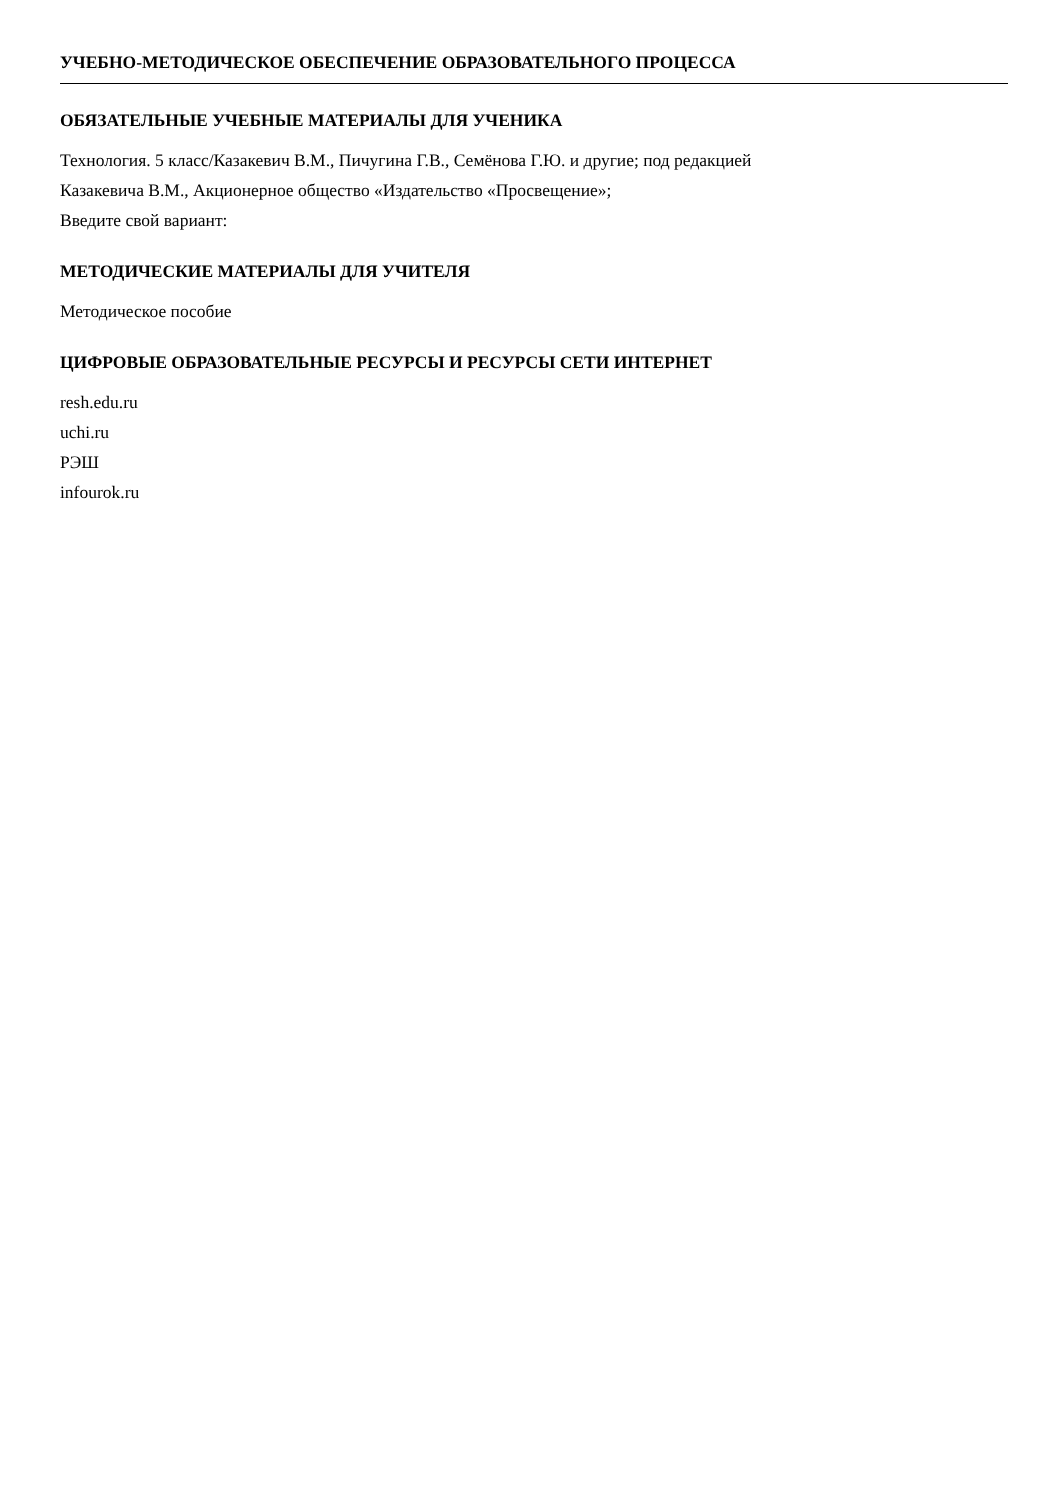УЧЕБНО-МЕТОДИЧЕСКОЕ ОБЕСПЕЧЕНИЕ ОБРАЗОВАТЕЛЬНОГО ПРОЦЕССА
ОБЯЗАТЕЛЬНЫЕ УЧЕБНЫЕ МАТЕРИАЛЫ ДЛЯ УЧЕНИКА
Технология. 5 класс/Казакевич В.М., Пичугина Г.В., Семёнова Г.Ю. и другие; под редакцией
Казакевича В.М., Акционерное общество «Издательство «Просвещение»;
Введите свой вариант:
МЕТОДИЧЕСКИЕ МАТЕРИАЛЫ ДЛЯ УЧИТЕЛЯ
Методическое пособие
ЦИФРОВЫЕ ОБРАЗОВАТЕЛЬНЫЕ РЕСУРСЫ И РЕСУРСЫ СЕТИ ИНТЕРНЕТ
resh.edu.ru
uchi.ru
РЭШ
infourok.ru